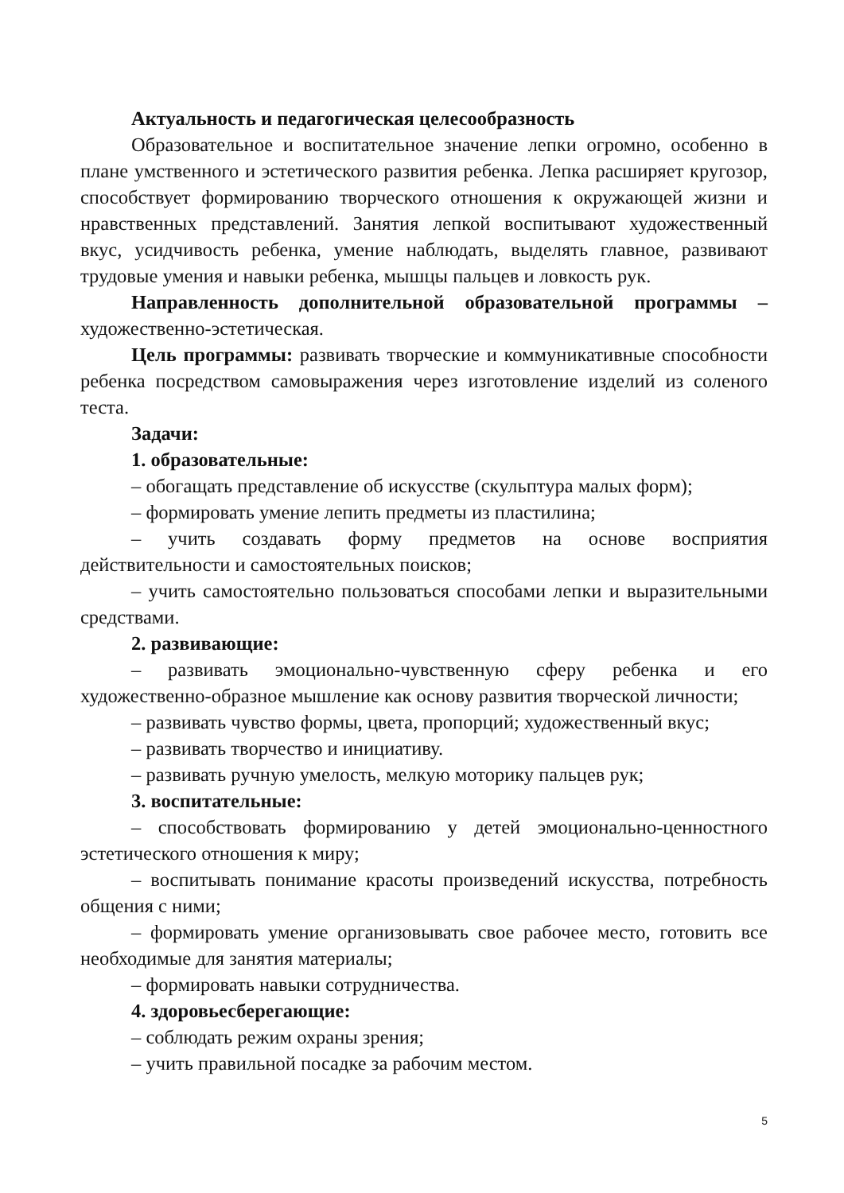Актуальность и педагогическая целесообразность
Образовательное и воспитательное значение лепки огромно, особенно в плане умственного и эстетического развития ребенка. Лепка расширяет кругозор, способствует формированию творческого отношения к окружающей жизни и нравственных представлений. Занятия лепкой воспитывают художественный вкус, усидчивость ребенка, умение наблюдать, выделять главное, развивают трудовые умения и навыки ребенка, мышцы пальцев и ловкость рук.
Направленность дополнительной образовательной программы – художественно-эстетическая.
Цель программы: развивать творческие и коммуникативные способности ребенка посредством самовыражения через изготовление изделий из соленого теста.
Задачи:
1. образовательные:
– обогащать представление об искусстве (скульптура малых форм);
– формировать умение лепить предметы из пластилина;
– учить создавать форму предметов на основе восприятия действительности и самостоятельных поисков;
– учить самостоятельно пользоваться способами лепки и выразительными средствами.
2. развивающие:
– развивать эмоционально-чувственную сферу ребенка и его художественно-образное мышление как основу развития творческой личности;
– развивать чувство формы, цвета, пропорций; художественный вкус;
– развивать творчество и инициативу.
– развивать ручную умелость, мелкую моторику пальцев рук;
3. воспитательные:
– способствовать формированию у детей эмоционально-ценностного эстетического отношения к миру;
– воспитывать понимание красоты произведений искусства, потребность общения с ними;
– формировать умение организовывать свое рабочее место, готовить все необходимые для занятия материалы;
– формировать навыки сотрудничества.
4. здоровьесберегающие:
– соблюдать режим охраны зрения;
– учить правильной посадке за рабочим местом.
5